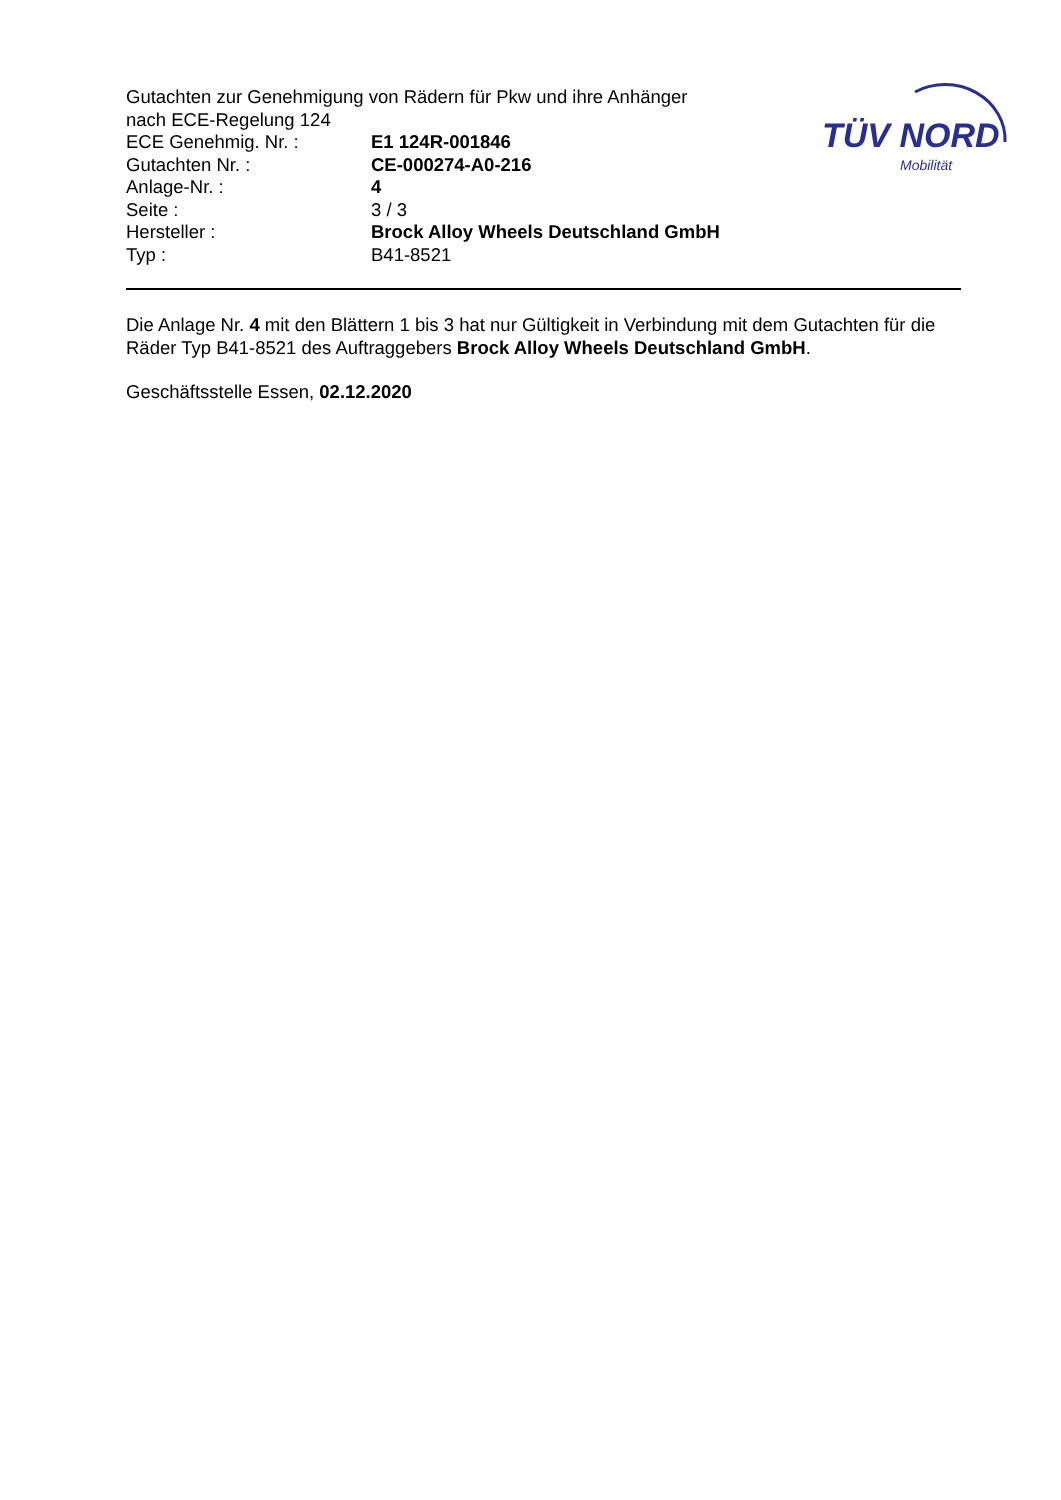TÜV NORD
Mobilität
Gutachten zur Genehmigung von Rädern für Pkw und ihre Anhänger
nach ECE-Regelung 124
ECE Genehmig. Nr. : E1 124R-001846
Gutachten Nr. : CE-000274-A0-216
Anlage-Nr. : 4
Seite : 3 / 3
Hersteller : Brock Alloy Wheels Deutschland GmbH
Typ : B41-8521
Die Anlage Nr. 4 mit den Blättern 1 bis 3 hat nur Gültigkeit in Verbindung mit dem Gutachten für die Räder Typ B41-8521 des Auftraggebers Brock Alloy Wheels Deutschland GmbH.
Geschäftsstelle Essen, 02.12.2020